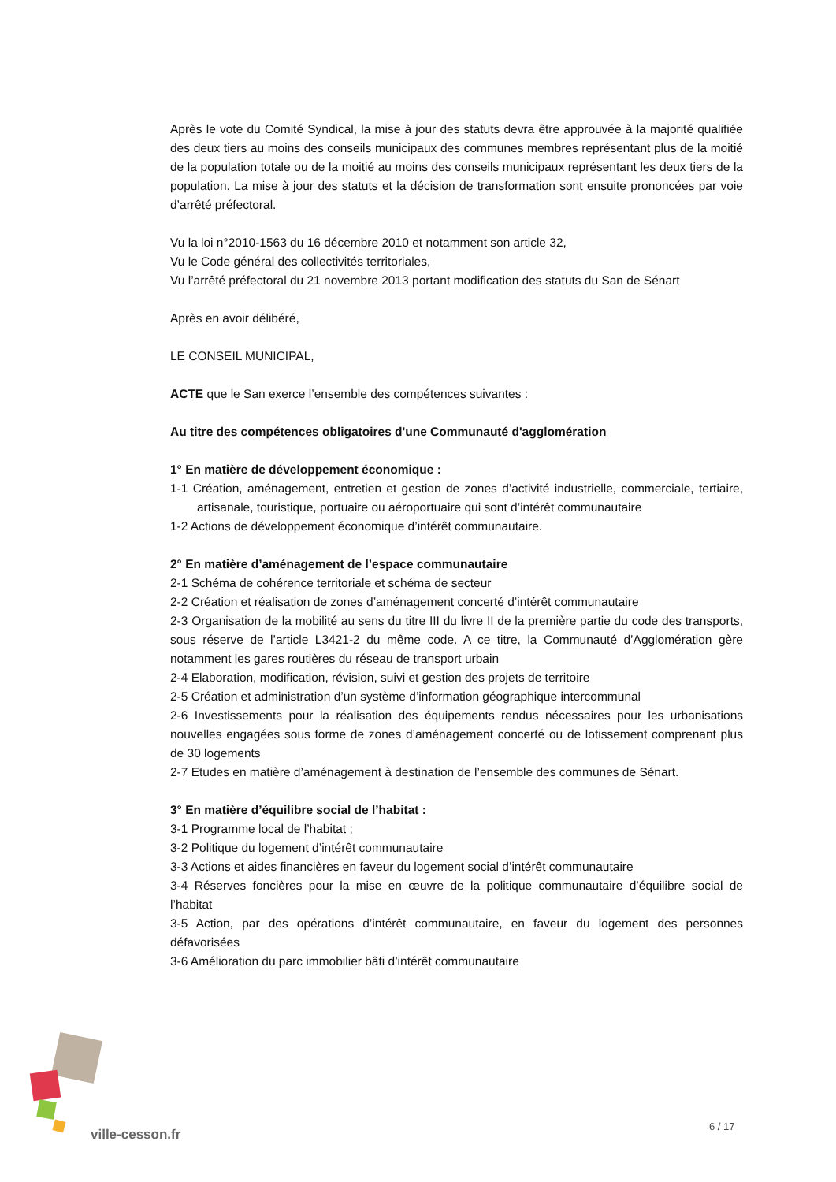Après le vote du Comité Syndical, la mise à jour des statuts devra être approuvée à la majorité qualifiée des deux tiers au moins des conseils municipaux des communes membres représentant plus de la moitié de la population totale ou de la moitié au moins des conseils municipaux représentant les deux tiers de la population. La mise à jour des statuts et la décision de transformation sont ensuite prononcées par voie d’arrêté préfectoral.
Vu la loi n°2010-1563 du 16 décembre 2010 et notamment son article 32,
Vu le Code général des collectivités territoriales,
Vu l’arrêté préfectoral du 21 novembre 2013 portant modification des statuts du San de Sénart
Après en avoir délibéré,
LE CONSEIL MUNICIPAL,
ACTE que le San exerce l’ensemble des compétences suivantes :
Au titre des compétences obligatoires d'une Communauté d'agglomération
1° En matière de développement économique :
1-1 Création, aménagement, entretien et gestion de zones d’activité industrielle, commerciale, tertiaire, artisanale, touristique, portuaire ou aéroportuaire qui sont d’intérêt communautaire
1-2 Actions de développement économique d’intérêt communautaire.
2° En matière d’aménagement de l’espace communautaire
2-1 Schéma de cohérence territoriale et schéma de secteur
2-2 Création et réalisation de zones d’aménagement concerté d’intérêt communautaire
2-3 Organisation de la mobilité au sens du titre III du livre II de la première partie du code des transports, sous réserve de l’article L3421-2 du même code. A ce titre, la Communauté d’Agglomération gère notamment les gares routières du réseau de transport urbain
2-4 Elaboration, modification, révision, suivi et gestion des projets de territoire
2-5 Création et administration d’un système d’information géographique intercommunal
2-6 Investissements pour la réalisation des équipements rendus nécessaires pour les urbanisations nouvelles engagées sous forme de zones d’aménagement concerté ou de lotissement comprenant plus de 30 logements
2-7 Etudes en matière d’aménagement à destination de l’ensemble des communes de Sénart.
3° En matière d’équilibre social de l’habitat :
3-1 Programme local de l’habitat ;
3-2 Politique du logement d’intérêt communautaire
3-3 Actions et aides financières en faveur du logement social d’intérêt communautaire
3-4 Réserves foncières pour la mise en œuvre de la politique communautaire d’équilibre social de l’habitat
3-5 Action, par des opérations d’intérêt communautaire, en faveur du logement des personnes défavorisées
3-6 Amélioration du parc immobilier bâti d’intérêt communautaire
ville-cesson.fr
6 / 17